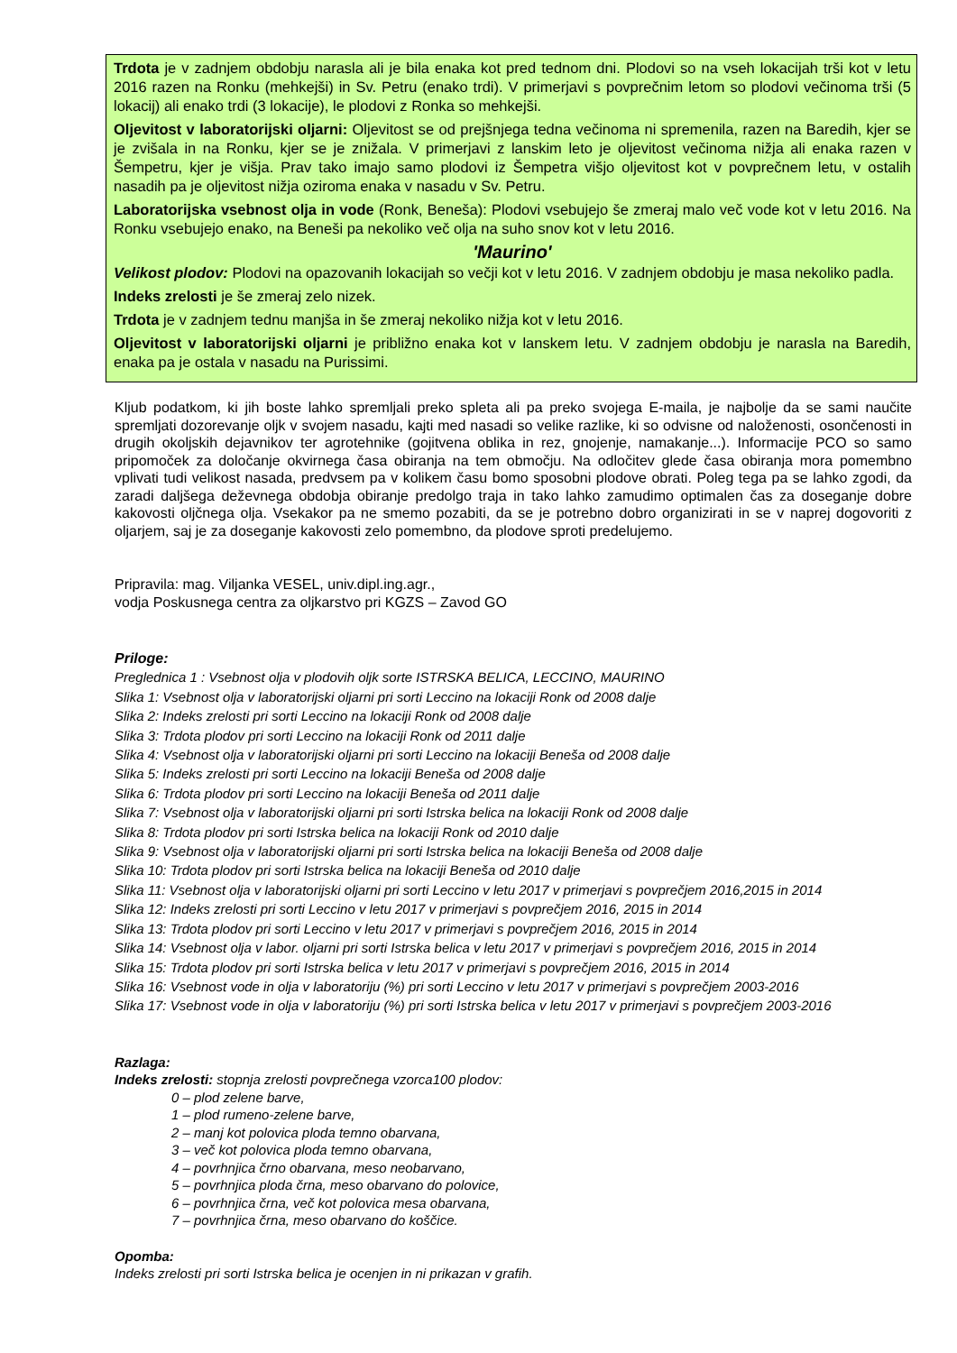Trdota je v zadnjem obdobju narasla ali je bila enaka kot pred tednom dni. Plodovi so na vseh lokacijah trši kot v letu 2016 razen na Ronku (mehkejši) in Sv. Petru (enako trdi). V primerjavi s povprečnim letom so plodovi večinoma trši (5 lokacij) ali enako trdi (3 lokacije), le plodovi z Ronka so mehkejši.
Oljevitost v laboratorijski oljarni: Oljevitost se od prejšnjega tedna večinoma ni spremenila, razen na Baredih, kjer se je zvišala in na Ronku, kjer se je znižala. V primerjavi z lanskim leto je oljevitost večinoma nižja ali enaka razen v Šempetru, kjer je višja. Prav tako imajo samo plodovi iz Šempetra višjo oljevitost kot v povprečnem letu, v ostalih nasadih pa je oljevitost nižja oziroma enaka v nasadu v Sv. Petru.
Laboratorijska vsebnost olja in vode (Ronk, Beneša): Plodovi vsebujejo še zmeraj malo več vode kot v letu 2016. Na Ronku vsebujejo enako, na Beneši pa nekoliko več olja na suho snov kot v letu 2016.
'Maurino'
Velikost plodov: Plodovi na opazovanih lokacijah so večji kot v letu 2016. V zadnjem obdobju je masa nekoliko padla.
Indeks zrelosti je še zmeraj zelo nizek.
Trdota je v zadnjem tednu manjša in še zmeraj nekoliko nižja kot v letu 2016.
Oljevitost v laboratorijski oljarni je približno enaka kot v lanskem letu. V zadnjem obdobju je narasla na Baredih, enaka pa je ostala v nasadu na Purissimi.
Kljub podatkom, ki jih boste lahko spremljali preko spleta ali pa preko svojega E-maila, je najbolje da se sami naučite spremljati dozorevanje oljk v svojem nasadu, kajti med nasadi so velike razlike, ki so odvisne od naloženosti, osončenosti in drugih okoljskih dejavnikov ter agrotehnike (gojitvena oblika in rez, gnojenje, namakanje...). Informacije PCO so samo pripomoček za določanje okvirnega časa obiranja na tem območju. Na odločitev glede časa obiranja mora pomembno vplivati tudi velikost nasada, predvsem pa v kolikem času bomo sposobni plodove obrati. Poleg tega pa se lahko zgodi, da zaradi daljšega deževnega obdobja obiranje predolgo traja in tako lahko zamudimo optimalen čas za doseganje dobre kakovosti oljčnega olja. Vsekakor pa ne smemo pozabiti, da se je potrebno dobro organizirati in se v naprej dogovoriti z oljarjem, saj je za doseganje kakovosti zelo pomembno, da plodove sproti predelujemo.
Pripravila: mag. Viljanka VESEL, univ.dipl.ing.agr.,
vodja Poskusnega centra za oljkarstvo pri KGZS – Zavod GO
Priloge:
Preglednica 1 : Vsebnost olja v plodovih oljk sorte ISTRSKA BELICA, LECCINO, MAURINO
Slika 1: Vsebnost olja v laboratorijski oljarni pri sorti Leccino na lokaciji Ronk od 2008 dalje
Slika 2: Indeks zrelosti pri sorti Leccino na lokaciji Ronk od 2008 dalje
Slika 3: Trdota plodov pri sorti Leccino na lokaciji Ronk od 2011 dalje
Slika 4: Vsebnost olja v laboratorijski oljarni pri sorti Leccino na lokaciji Beneša od 2008 dalje
Slika 5: Indeks zrelosti pri sorti Leccino na lokaciji Beneša od 2008 dalje
Slika 6: Trdota plodov pri sorti Leccino na lokaciji Beneša od 2011 dalje
Slika 7: Vsebnost olja v laboratorijski oljarni pri sorti Istrska belica na lokaciji Ronk od 2008 dalje
Slika 8: Trdota plodov pri sorti Istrska belica na lokaciji Ronk od 2010 dalje
Slika 9: Vsebnost olja v laboratorijski oljarni pri sorti Istrska belica na lokaciji Beneša od 2008 dalje
Slika 10: Trdota plodov pri sorti Istrska belica na lokaciji Beneša od 2010 dalje
Slika 11: Vsebnost olja v laboratorijski oljarni pri sorti Leccino v letu 2017 v primerjavi s povprečjem 2016,2015 in 2014
Slika 12: Indeks zrelosti pri sorti Leccino v letu 2017 v primerjavi s povprečjem 2016, 2015 in 2014
Slika 13: Trdota plodov pri sorti Leccino v letu 2017 v primerjavi s povprečjem 2016, 2015 in 2014
Slika 14: Vsebnost olja v labor. oljarni pri sorti Istrska belica v letu 2017 v primerjavi s povprečjem 2016, 2015 in 2014
Slika 15: Trdota plodov pri sorti Istrska belica v letu 2017 v primerjavi s povprečjem 2016, 2015 in 2014
Slika 16: Vsebnost vode in olja v laboratoriju (%) pri sorti Leccino v letu 2017 v primerjavi s povprečjem 2003-2016
Slika 17: Vsebnost vode in olja v laboratoriju (%) pri sorti Istrska belica v letu 2017 v primerjavi s povprečjem 2003-2016
Razlaga:
Indeks zrelosti: stopnja zrelosti povprečnega vzorca100 plodov:
0 – plod zelene barve,
1 – plod rumeno-zelene barve,
2 – manj kot polovica ploda temno obarvana,
3 – več kot polovica ploda temno obarvana,
4 – povrhnjica črno obarvana, meso neobarvano,
5 – povrhnjica ploda črna, meso obarvano do polovice,
6 – povrhnjica črna, več kot polovica mesa obarvana,
7 – povrhnjica črna, meso obarvano do koščice.
Opomba:
Indeks zrelosti pri sorti Istrska belica je ocenjen in ni prikazan v grafih.